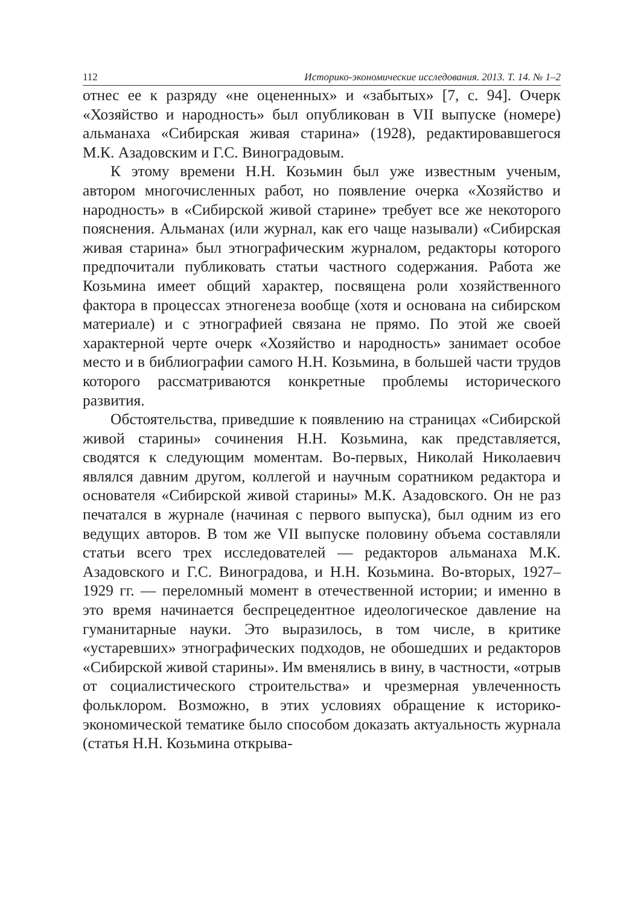112 Историко-экономические исследования. 2013. Т. 14. № 1–2
отнес ее к разряду «не оцененных» и «забытых» [7, с. 94]. Очерк «Хозяйство и народность» был опубликован в VII выпуске (номере) альманаха «Сибирская живая старина» (1928), редактировавшегося М.К. Азадовским и Г.С. Виноградовым.
К этому времени Н.Н. Козьмин был уже известным ученым, автором многочисленных работ, но появление очерка «Хозяйство и народность» в «Сибирской живой старине» требует все же некоторого пояснения. Альманах (или журнал, как его чаще называли) «Сибирская живая старина» был этнографическим журналом, редакторы которого предпочитали публиковать статьи частного содержания. Работа же Козьмина имеет общий характер, посвящена роли хозяйственного фактора в процессах этногенеза вообще (хотя и основана на сибирском материале) и с этнографией связана не прямо. По этой же своей характерной черте очерк «Хозяйство и народность» занимает особое место и в библиографии самого Н.Н. Козьмина, в большей части трудов которого рассматриваются конкретные проблемы исторического развития.
Обстоятельства, приведшие к появлению на страницах «Сибирской живой старины» сочинения Н.Н. Козьмина, как представляется, сводятся к следующим моментам. Во-первых, Николай Николаевич являлся давним другом, коллегой и научным соратником редактора и основателя «Сибирской живой старины» М.К. Азадовского. Он не раз печатался в журнале (начиная с первого выпуска), был одним из его ведущих авторов. В том же VII выпуске половину объема составляли статьи всего трех исследователей — редакторов альманаха М.К. Азадовского и Г.С. Виноградова, и Н.Н. Козьмина. Во-вторых, 1927–1929 гг. — переломный момент в отечественной истории; и именно в это время начинается беспрецедентное идеологическое давление на гуманитарные науки. Это выразилось, в том числе, в критике «устаревших» этнографических подходов, не обошедших и редакторов «Сибирской живой старины». Им вменялись в вину, в частности, «отрыв от социалистического строительства» и чрезмерная увлеченность фольклором. Возможно, в этих условиях обращение к историко-экономической тематике было способом доказать актуальность журнала (статья Н.Н. Козьмина открыва-